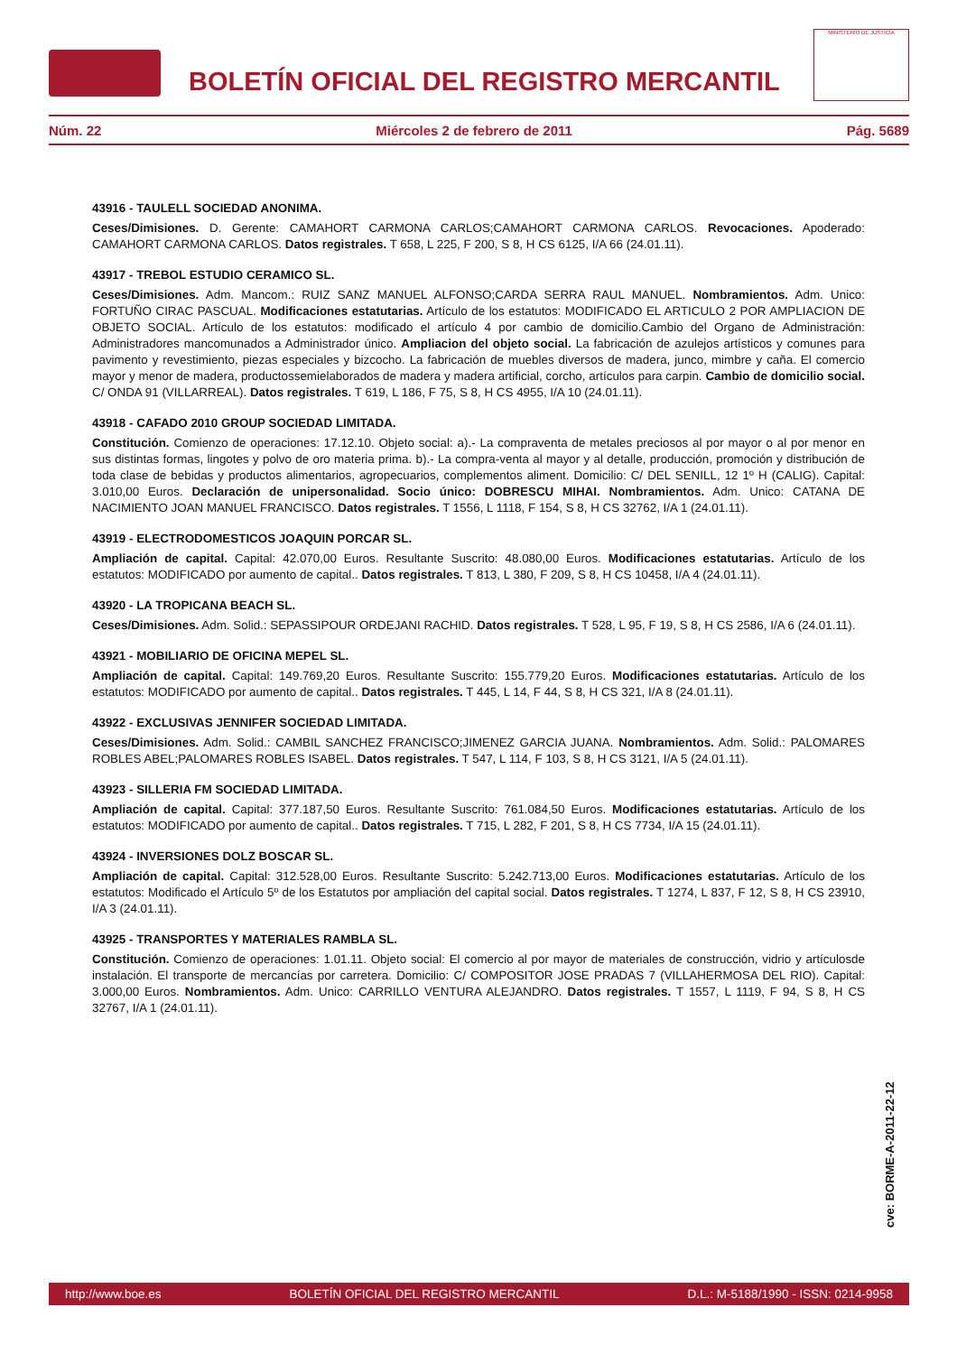BOLETÍN OFICIAL DEL REGISTRO MERCANTIL
MINISTERIO DE JUSTICIA
Núm. 22 Miércoles 2 de febrero de 2011 Pág. 5689
43916 - TAULELL SOCIEDAD ANONIMA.
Ceses/Dimisiones. D. Gerente: CAMAHORT CARMONA CARLOS;CAMAHORT CARMONA CARLOS. Revocaciones. Apoderado: CAMAHORT CARMONA CARLOS. Datos registrales. T 658, L 225, F 200, S 8, H CS 6125, I/A 66 (24.01.11).
43917 - TREBOL ESTUDIO CERAMICO SL.
Ceses/Dimisiones. Adm. Mancom.: RUIZ SANZ MANUEL ALFONSO;CARDA SERRA RAUL MANUEL. Nombramientos. Adm. Unico: FORTUÑO CIRAC PASCUAL. Modificaciones estatutarias. Artículo de los estatutos: MODIFICADO EL ARTICULO 2 POR AMPLIACION DE OBJETO SOCIAL. Artículo de los estatutos: modificado el artículo 4 por cambio de domicilio.Cambio del Organo de Administración: Administradores mancomunados a Administrador único. Ampliacion del objeto social. La fabricación de azulejos artísticos y comunes para pavimento y revestimiento, piezas especiales y bizcocho. La fabricación de muebles diversos de madera, junco, mimbre y caña. El comercio mayor y menor de madera, productossemielaborados de madera y madera artificial, corcho, artículos para carpin. Cambio de domicilio social. C/ ONDA 91 (VILLARREAL). Datos registrales. T 619, L 186, F 75, S 8, H CS 4955, I/A 10 (24.01.11).
43918 - CAFADO 2010 GROUP SOCIEDAD LIMITADA.
Constitución. Comienzo de operaciones: 17.12.10. Objeto social: a).- La compraventa de metales preciosos al por mayor o al por menor en sus distintas formas, lingotes y polvo de oro materia prima. b).- La compra-venta al mayor y al detalle, producción, promoción y distribución de toda clase de bebidas y productos alimentarios, agropecuarios, complementos aliment. Domicilio: C/ DEL SENILL, 12 1º H (CALIG). Capital: 3.010,00 Euros. Declaración de unipersonalidad. Socio único: DOBRESCU MIHAI. Nombramientos. Adm. Unico: CATANA DE NACIMIENTO JOAN MANUEL FRANCISCO. Datos registrales. T 1556, L 1118, F 154, S 8, H CS 32762, I/A 1 (24.01.11).
43919 - ELECTRODOMESTICOS JOAQUIN PORCAR SL.
Ampliación de capital. Capital: 42.070,00 Euros. Resultante Suscrito: 48.080,00 Euros. Modificaciones estatutarias. Artículo de los estatutos: MODIFICADO por aumento de capital.. Datos registrales. T 813, L 380, F 209, S 8, H CS 10458, I/A 4 (24.01.11).
43920 - LA TROPICANA BEACH SL.
Ceses/Dimisiones. Adm. Solid.: SEPASSIPOUR ORDEJANI RACHID. Datos registrales. T 528, L 95, F 19, S 8, H CS 2586, I/A 6 (24.01.11).
43921 - MOBILIARIO DE OFICINA MEPEL SL.
Ampliación de capital. Capital: 149.769,20 Euros. Resultante Suscrito: 155.779,20 Euros. Modificaciones estatutarias. Artículo de los estatutos: MODIFICADO por aumento de capital.. Datos registrales. T 445, L 14, F 44, S 8, H CS 321, I/A 8 (24.01.11).
43922 - EXCLUSIVAS JENNIFER SOCIEDAD LIMITADA.
Ceses/Dimisiones. Adm. Solid.: CAMBIL SANCHEZ FRANCISCO;JIMENEZ GARCIA JUANA. Nombramientos. Adm. Solid.: PALOMARES ROBLES ABEL;PALOMARES ROBLES ISABEL. Datos registrales. T 547, L 114, F 103, S 8, H CS 3121, I/A 5 (24.01.11).
43923 - SILLERIA FM SOCIEDAD LIMITADA.
Ampliación de capital. Capital: 377.187,50 Euros. Resultante Suscrito: 761.084,50 Euros. Modificaciones estatutarias. Artículo de los estatutos: MODIFICADO por aumento de capital.. Datos registrales. T 715, L 282, F 201, S 8, H CS 7734, I/A 15 (24.01.11).
43924 - INVERSIONES DOLZ BOSCAR SL.
Ampliación de capital. Capital: 312.528,00 Euros. Resultante Suscrito: 5.242.713,00 Euros. Modificaciones estatutarias. Artículo de los estatutos: Modificado el Artículo 5º de los Estatutos por ampliación del capital social. Datos registrales. T 1274, L 837, F 12, S 8, H CS 23910, I/A 3 (24.01.11).
43925 - TRANSPORTES Y MATERIALES RAMBLA SL.
Constitución. Comienzo de operaciones: 1.01.11. Objeto social: El comercio al por mayor de materiales de construcción, vidrio y artículosde instalación. El transporte de mercancías por carretera. Domicilio: C/ COMPOSITOR JOSE PRADAS 7 (VILLAHERMOSA DEL RIO). Capital: 3.000,00 Euros. Nombramientos. Adm. Unico: CARRILLO VENTURA ALEJANDRO. Datos registrales. T 1557, L 1119, F 94, S 8, H CS 32767, I/A 1 (24.01.11).
cve: BORME-A-2011-22-12
http://www.boe.es BOLETÍN OFICIAL DEL REGISTRO MERCANTIL D.L.: M-5188/1990 - ISSN: 0214-9958